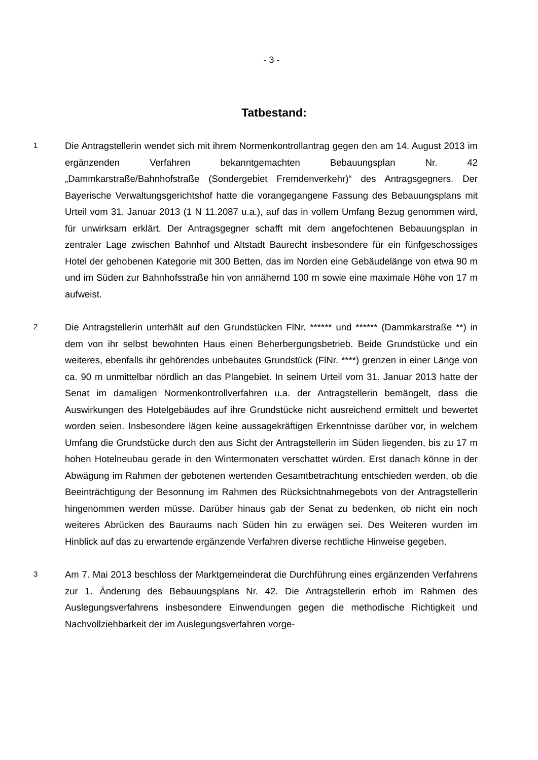- 3 -
Tatbestand:
1
Die Antragstellerin wendet sich mit ihrem Normenkontrollantrag gegen den am 14. August 2013 im ergänzenden Verfahren bekanntgemachten Bebauungsplan Nr. 42 „Dammkarstraße/Bahnhofstraße (Sondergebiet Fremdenverkehr)“ des Antragsgegners. Der Bayerische Verwaltungsgerichtshof hatte die vorangegangene Fassung des Bebauungsplans mit Urteil vom 31. Januar 2013 (1 N 11.2087 u.a.), auf das in vollem Umfang Bezug genommen wird, für unwirksam erklärt. Der Antragsgegner schafft mit dem angefochtenen Bebauungsplan in zentraler Lage zwischen Bahnhof und Altstadt Baurecht insbesondere für ein fünfgeschossiges Hotel der gehobenen Kategorie mit 300 Betten, das im Norden eine Gebäudelänge von etwa 90 m und im Süden zur Bahnhofsstraße hin von annähernd 100 m sowie eine maximale Höhe von 17 m aufweist.
2
Die Antragstellerin unterhält auf den Grundstücken FlNr. ****** und ****** (Dammkarstraße **) in dem von ihr selbst bewohnten Haus einen Beherbergungsbetrieb. Beide Grundstücke und ein weiteres, ebenfalls ihr gehörendes unbebautes Grundstück (FlNr. ****) grenzen in einer Länge von ca. 90 m unmittelbar nördlich an das Plangebiet. In seinem Urteil vom 31. Januar 2013 hatte der Senat im damaligen Normenkontrollverfahren u.a. der Antragstellerin bemängelt, dass die Auswirkungen des Hotelgebäudes auf ihre Grundstücke nicht ausreichend ermittelt und bewertet worden seien. Insbesondere lägen keine aussagekräftigen Erkenntnisse darüber vor, in welchem Umfang die Grundstücke durch den aus Sicht der Antragstellerin im Süden liegenden, bis zu 17 m hohen Hotelneubau gerade in den Wintermonaten verschattet würden. Erst danach könne in der Abwägung im Rahmen der gebotenen wertenden Gesamtbetrachtung entschieden werden, ob die Beeinträchtigung der Besonnung im Rahmen des Rücksichtnahmegebots von der Antragstellerin hingenommen werden müsse. Darüber hinaus gab der Senat zu bedenken, ob nicht ein noch weiteres Abrücken des Bauraums nach Süden hin zu erwägen sei. Des Weiteren wurden im Hinblick auf das zu erwartende ergänzende Verfahren diverse rechtliche Hinweise gegeben.
3
Am 7. Mai 2013 beschloss der Marktgemeinderat die Durchführung eines ergänzenden Verfahrens zur 1. Änderung des Bebauungsplans Nr. 42. Die Antragstellerin erhob im Rahmen des Auslegungsverfahrens insbesondere Einwendungen gegen die methodische Richtigkeit und Nachvollziehbarkeit der im Auslegungsverfahren vorge-